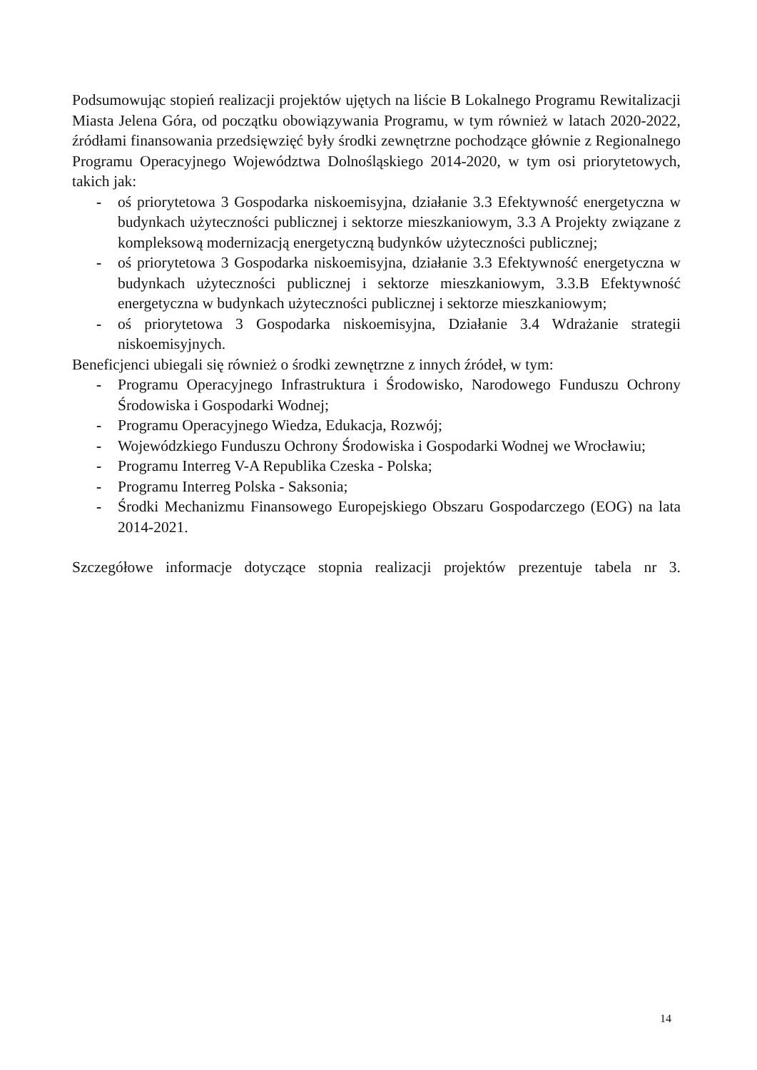Podsumowując stopień realizacji projektów ujętych na liście B Lokalnego Programu Rewitalizacji Miasta Jelena Góra, od początku obowiązywania Programu, w tym również w latach 2020-2022, źródłami finansowania przedsięwzięć były środki zewnętrzne pochodzące głównie z Regionalnego Programu Operacyjnego Województwa Dolnośląskiego 2014-2020, w tym osi priorytetowych, takich jak:
- oś priorytetowa 3 Gospodarka niskoemisyjna, działanie 3.3 Efektywność energetyczna w budynkach użyteczności publicznej i sektorze mieszkaniowym, 3.3 A Projekty związane z kompleksową modernizacją energetyczną budynków użyteczności publicznej;
- oś priorytetowa 3 Gospodarka niskoemisyjna, działanie 3.3 Efektywność energetyczna w budynkach użyteczności publicznej i sektorze mieszkaniowym, 3.3.B Efektywność energetyczna w budynkach użyteczności publicznej i sektorze mieszkaniowym;
- oś priorytetowa 3 Gospodarka niskoemisyjna, Działanie 3.4 Wdrażanie strategii niskoemisyjnych.
Beneficjenci ubiegali się również o środki zewnętrzne z innych źródeł, w tym:
- Programu Operacyjnego Infrastruktura i Środowisko, Narodowego Funduszu Ochrony Środowiska i Gospodarki Wodnej;
- Programu Operacyjnego Wiedza, Edukacja, Rozwój;
- Wojewódzkiego Funduszu Ochrony Środowiska i Gospodarki Wodnej we Wrocławiu;
- Programu Interreg V-A Republika Czeska - Polska;
- Programu Interreg Polska - Saksonia;
- Środki Mechanizmu Finansowego Europejskiego Obszaru Gospodarczego (EOG) na lata 2014-2021.
Szczegółowe informacje dotyczące stopnia realizacji projektów prezentuje tabela nr 3.
14